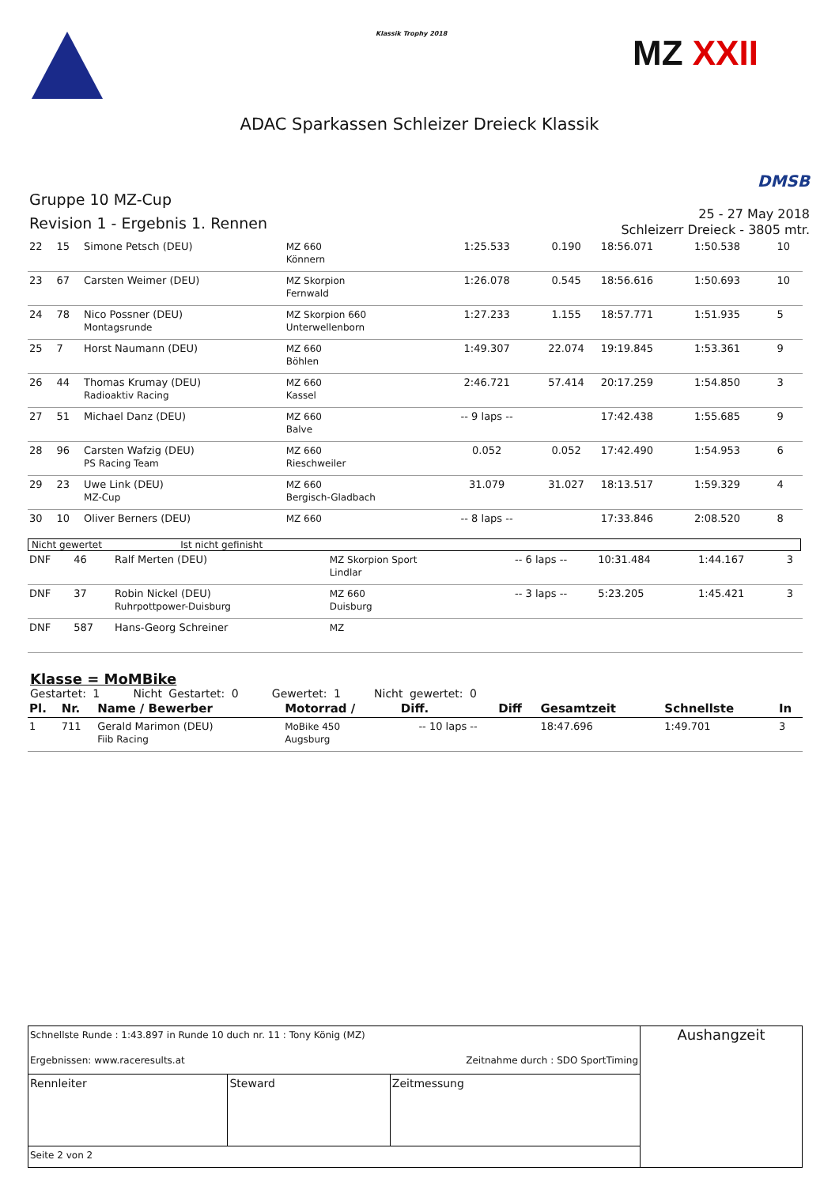Klassik Trophy 2018 MZ XXII
ADAC Sparkassen Schleizer Dreieck Klassik
Gruppe 10 MZ-Cup
Revision 1 - Ergebnis 1. Rennen
DMSB
25 - 27 May 2018
Schleizerr Dreieck - 3805 mtr.
| 22 | 15 | Simone Petsch (DEU) | MZ 660 Könnern | 1:25.533 | 0.190 | 18:56.071 | 1:50.538 | 10 |
| 23 | 67 | Carsten Weimer (DEU) | MZ Skorpion Fernwald | 1:26.078 | 0.545 | 18:56.616 | 1:50.693 | 10 |
| 24 | 78 | Nico Possner (DEU) Montagsrunde | MZ Skorpion 660 Unterwellenborn | 1:27.233 | 1.155 | 18:57.771 | 1:51.935 | 5 |
| 25 | 7 | Horst Naumann (DEU) | MZ 660 Böhlen | 1:49.307 | 22.074 | 19:19.845 | 1:53.361 | 9 |
| 26 | 44 | Thomas Krumay (DEU) Radioaktiv Racing | MZ 660 Kassel | 2:46.721 | 57.414 | 20:17.259 | 1:54.850 | 3 |
| 27 | 51 | Michael Danz (DEU) | MZ 660 Balve | -- 9 laps -- | | 17:42.438 | 1:55.685 | 9 |
| 28 | 96 | Carsten Wafzig (DEU) PS Racing Team | MZ 660 Rieschweiler | 0.052 | 0.052 | 17:42.490 | 1:54.953 | 6 |
| 29 | 23 | Uwe Link (DEU) MZ-Cup | MZ 660 Bergisch-Gladbach | 31.079 | 31.027 | 18:13.517 | 1:59.329 | 4 |
| 30 | 10 | Oliver Berners (DEU) | MZ 660 | -- 8 laps -- | | 17:33.846 | 2:08.520 | 8 |
Nicht gewertet Ist nicht gefinisht
| DNF | 46 | Ralf Merten (DEU) | MZ Skorpion Sport Lindlar | -- 6 laps -- | | 10:31.484 | 1:44.167 | 3 |
| DNF | 37 | Robin Nickel (DEU) Ruhrpottpower-Duisburg | MZ 660 Duisburg | -- 3 laps -- | | 5:23.205 | 1:45.421 | 3 |
| DNF | 587 | Hans-Georg Schreiner | MZ | | | | | |
Klasse = MoMBike
Gestartet: 1 Nicht Gestartet: 0 Gewertet: 1 Nicht gewertet: 0
| Pl. | Nr. | Name / Bewerber | Motorrad / | Diff. | Diff | Gesamtzeit | Schnellste | In |
| --- | --- | --- | --- | --- | --- | --- | --- | --- |
| 1 | 711 | Gerald Marimon (DEU) Fiib Racing | MoBike 450 Augsburg | -- 10 laps -- | | 18:47.696 | 1:49.701 | 3 |
| Schnellste Runde : 1:43.897 in Runde 10 duch nr. 11 : Tony König (MZ) Ergebnissen: www.raceresults.at Zeitnahme durch : SDO SportTiming | | | Aushangzeit |
| Rennleiter | Steward | Zeitmessung | |
| Seite 2 von 2 | | | |